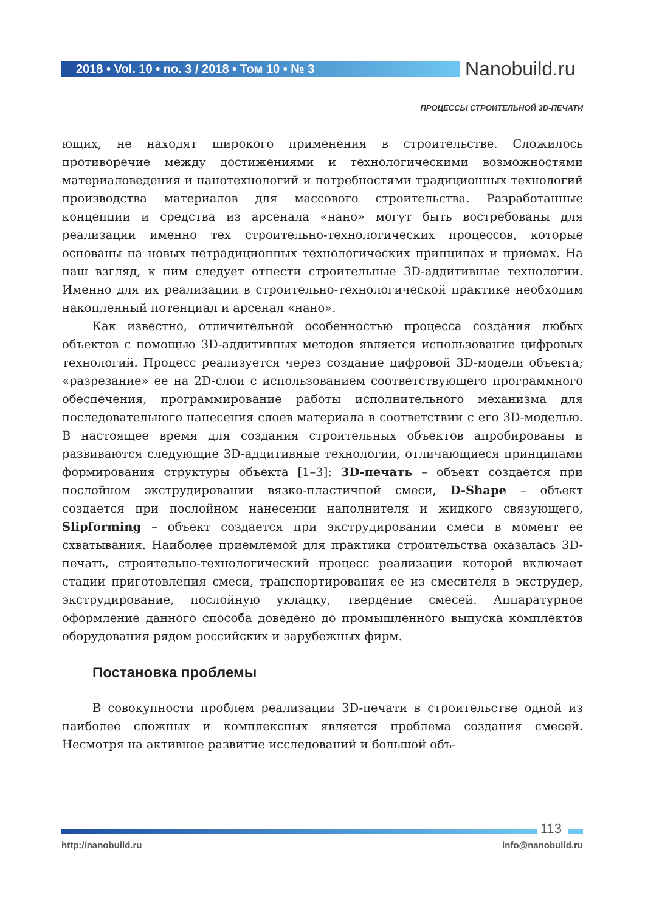2018 • Vol. 10 • no. 3 / 2018 • Том 10 • № 3 Nanobuild.ru
ПРОЦЕССЫ СТРОИТЕЛЬНОЙ 3D-ПЕЧАТИ
ющих, не находят широкого применения в строительстве. Сложилось противоречие между достижениями и технологическими возможностями материаловедения и нанотехнологий и потребностями традиционных технологий производства материалов для массового строительства. Разработанные концепции и средства из арсенала «нано» могут быть востребованы для реализации именно тех строительно-технологических процессов, которые основаны на новых нетрадиционных технологических принципах и приемах. На наш взгляд, к ним следует отнести строительные 3D-аддитивные технологии. Именно для их реализации в строительно-технологической практике необходим накопленный потенциал и арсенал «нано».
Как известно, отличительной особенностью процесса создания любых объектов с помощью 3D-аддитивных методов является использование цифровых технологий. Процесс реализуется через создание цифровой 3D-модели объекта; «разрезание» ее на 2D-слои с использованием соответствующего программного обеспечения, программирование работы исполнительного механизма для последовательного нанесения слоев материала в соответствии с его 3D-моделью. В настоящее время для создания строительных объектов апробированы и развиваются следующие 3D-аддитивные технологии, отличающиеся принципами формирования структуры объекта [1–3]: 3D-печать – объект создается при послойном экструдировании вязко-пластичной смеси, D-Shape – объект создается при послойном нанесении наполнителя и жидкого связующего, Slipforming – объект создается при экструдировании смеси в момент ее схватывания. Наиболее приемлемой для практики строительства оказалась 3D-печать, строительно-технологический процесс реализации которой включает стадии приготовления смеси, транспортирования ее из смесителя в экструдер, экструдирование, послойную укладку, твердение смесей. Аппаратурное оформление данного способа доведено до промышленного выпуска комплектов оборудования рядом российских и зарубежных фирм.
Постановка проблемы
В совокупности проблем реализации 3D-печати в строительстве одной из наиболее сложных и комплексных является проблема создания смесей. Несмотря на активное развитие исследований и большой объ-
113
http://nanobuild.ru info@nanobuild.ru